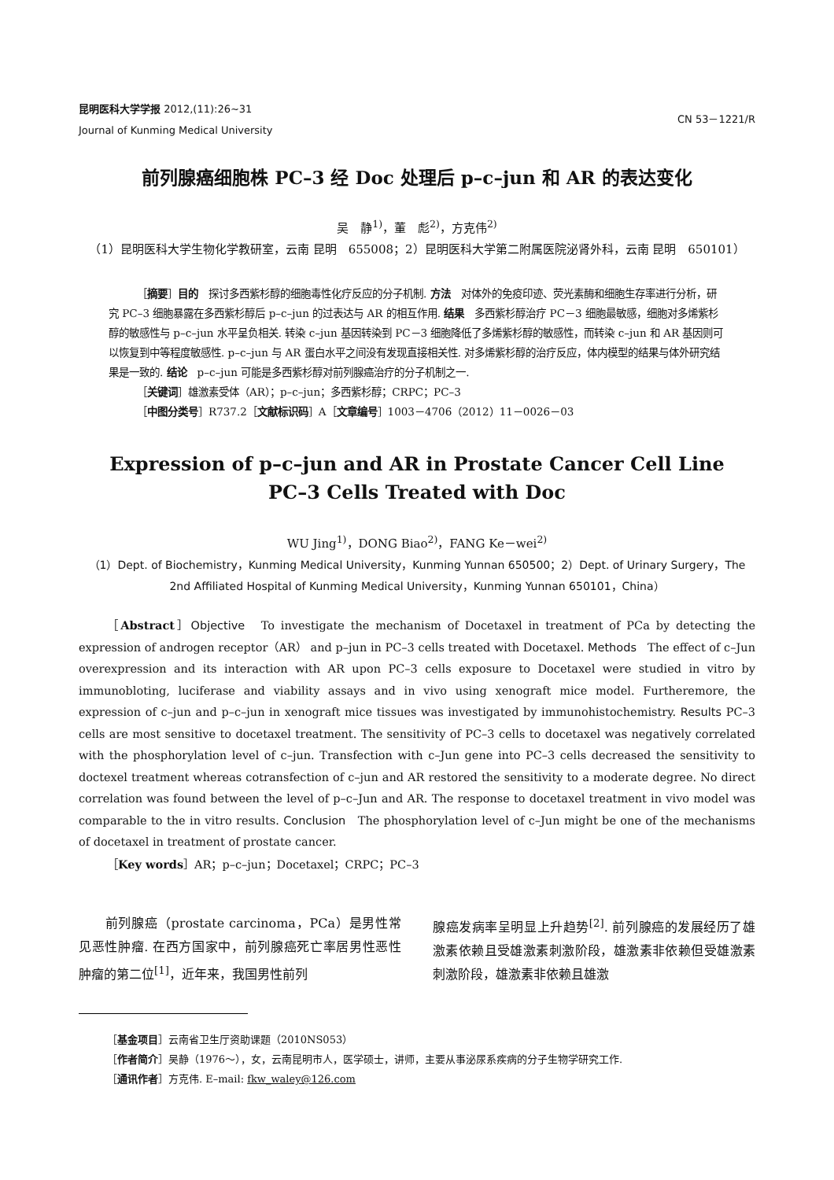昆明医科大学学报 2012,(11):26~31
Journal of Kunming Medical University
CN 53－1221/R
前列腺癌细胞株 PC–3 经 Doc 处理后 p–c–jun 和 AR 的表达变化
吴　静<sup>1)</sup>，董　彪<sup>2)</sup>，方克伟<sup>2)</sup>
（1）昆明医科大学生物化学教研室，云南 昆明　655008；2）昆明医科大学第二附属医院泌肾外科，云南 昆明　650101）
［摘要］目的　探讨多西紫杉醇的细胞毒性化疗反应的分子机制. 方法　对体外的免疫印迹、荧光素酶和细胞生存率进行分析，研究 PC–3 细胞暴露在多西紫杉醇后 p–c–jun 的过表达与 AR 的相互作用. 结果　多西紫杉醇治疗 PC－3 细胞最敏感，细胞对多烯紫杉醇的敏感性与 p–c–jun 水平呈负相关. 转染 c–jun 基因转染到 PC－3 细胞降低了多烯紫杉醇的敏感性，而转染 c–jun 和 AR 基因则可以恢复到中等程度敏感性. p–c–jun 与 AR 蛋白水平之间没有发现直接相关性. 对多烯紫杉醇的治疗反应，体内模型的结果与体外研究结果是一致的. 结论　p–c–jun 可能是多西紫杉醇对前列腺癌治疗的分子机制之一.
［关键词］雄激素受体（AR）；p–c–jun；多西紫杉醇；CRPC；PC–3
［中图分类号］R737.2［文献标识码］A［文章编号］1003－4706（2012）11－0026－03
Expression of p–c–jun and AR in Prostate Cancer Cell Line
PC–3 Cells Treated with Doc
WU Jing<sup>1)</sup>，DONG Biao<sup>2)</sup>，FANG Ke－wei<sup>2)</sup>
（1）Dept. of Biochemistry，Kunming Medical University，Kunming Yunnan 650500；2）Dept. of Urinary Surgery，The 2nd Affiliated Hospital of Kunming Medical University，Kunming Yunnan 650101，China）
［Abstract］Objective　To investigate the mechanism of Docetaxel in treatment of PCa by detecting the expression of androgen receptor（AR） and p–jun in PC–3 cells treated with Docetaxel. Methods　The effect of c–Jun overexpression and its interaction with AR upon PC–3 cells exposure to Docetaxel were studied in vitro by immunobloting, luciferase and viability assays and in vivo using xenograft mice model. Furtheremore, the expression of c–jun and p–c–jun in xenograft mice tissues was investigated by immunohistochemistry. Results PC–3 cells are most sensitive to docetaxel treatment. The sensitivity of PC–3 cells to docetaxel was negatively correlated with the phosphorylation level of c–jun. Transfection with c–Jun gene into PC–3 cells decreased the sensitivity to doctexel treatment whereas cotransfection of c–jun and AR restored the sensitivity to a moderate degree. No direct correlation was found between the level of p–c–Jun and AR. The response to docetaxel treatment in vivo model was comparable to the in vitro results. Conclusion　The phosphorylation level of c–Jun might be one of the mechanisms of docetaxel in treatment of prostate cancer.
［Key words］AR；p–c–jun；Docetaxel；CRPC；PC–3
　　前列腺癌（prostate carcinoma，PCa）是男性常见恶性肿瘤. 在西方国家中，前列腺癌死亡率居男性恶性肿瘤的第二位<sup>[1]</sup>，近年来，我国男性前列
腺癌发病率呈明显上升趋势<sup>[2]</sup>. 前列腺癌的发展经历了雄激素依赖且受雄激素刺激阶段，雄激素非依赖但受雄激素刺激阶段，雄激素非依赖且雄激
［基金项目］云南省卫生厅资助课题（2010NS053）
［作者简介］吴静（1976～），女，云南昆明市人，医学硕士，讲师，主要从事泌尿系疾病的分子生物学研究工作.
［通讯作者］方克伟. E–mail: fkw_waley@126.com